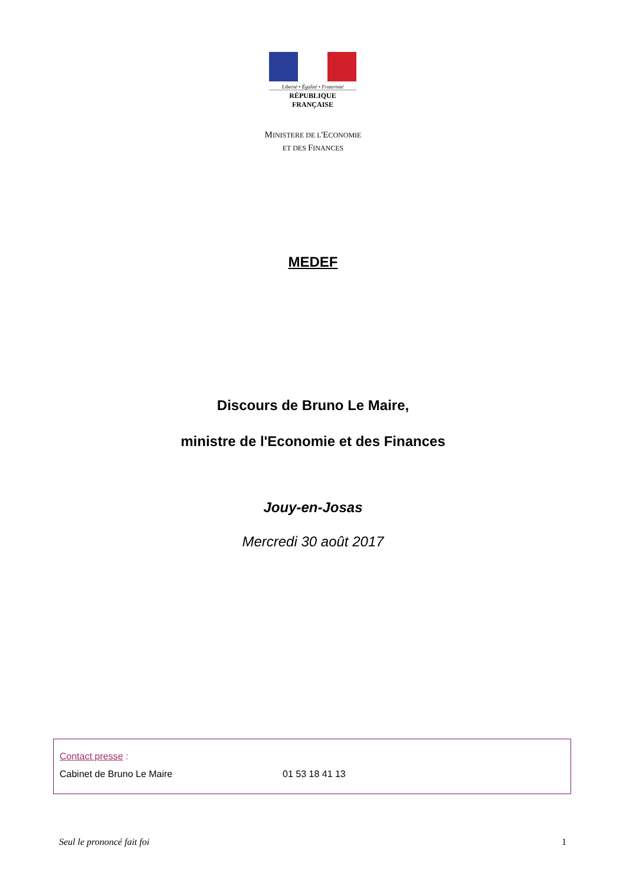Liberté • Égalité • Fraternité
RÉPUBLIQUE FRANÇAISE
MINISTERE DE L'ECONOMIE
ET DES FINANCES
MEDEF
Discours de Bruno Le Maire,
ministre de l'Economie et des Finances
Jouy-en-Josas
Mercredi 30 août 2017
Contact presse :
Cabinet de Bruno Le Maire 01 53 18 41 13
Seul le prononcé fait foi 1